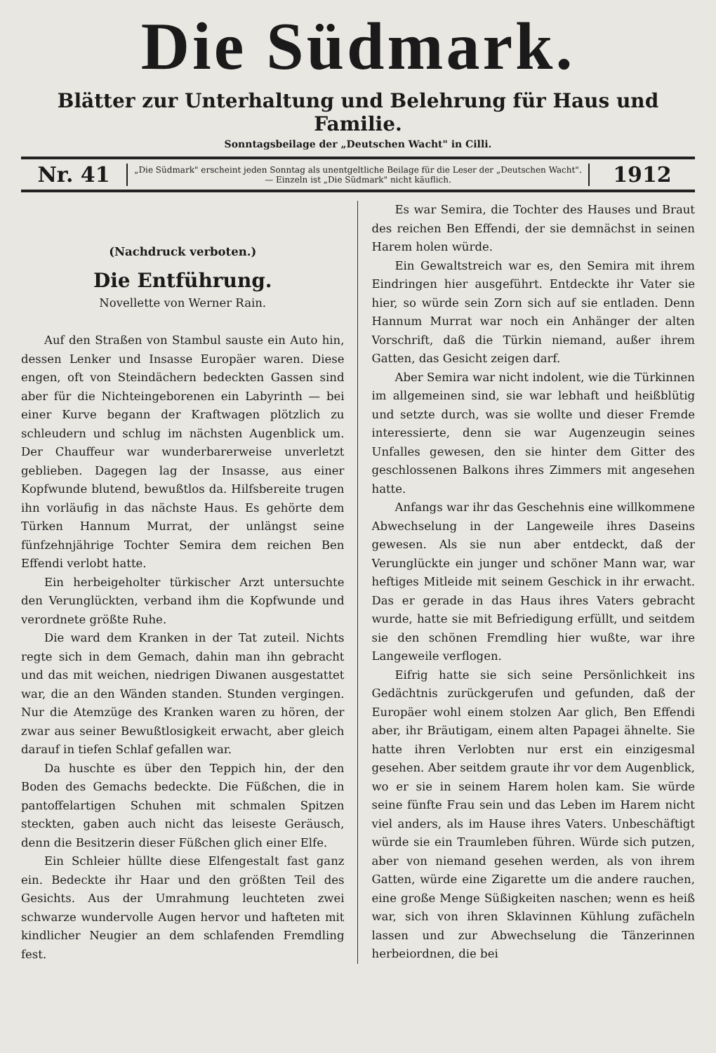Die Südmark.
Blätter zur Unterhaltung und Belehrung für Haus und Familie.
Sonntagsbeilage der „Deutschen Wacht" in Cilli.
Nr. 41
„Die Südmark" erscheint jeden Sonntag als unentgeltliche Beilage für die Leser der „Deutschen Wacht". — Einzeln ist „Die Südmark" nicht käuflich.
1912
(Nachdruck verboten.)
Die Entführung.
Novellette von Werner Rain.
Auf den Straßen von Stambul sauste ein Auto hin, dessen Lenker und Insasse Europäer waren. Diese engen, oft von Steindächern bedeckten Gassen sind aber für die Nichteingeborenen ein Labyrinth — bei einer Kurve begann der Kraftwagen plötzlich zu schleudern und schlug im nächsten Augenblick um. Der Chauffeur war wunderbarerweise unverletzt geblieben. Dagegen lag der Insasse, aus einer Kopfwunde blutend, bewußtlos da. Hilfsbereite trugen ihn vorläufig in das nächste Haus. Es gehörte dem Türken Hannum Murrat, der unlängst seine fünfzehnjährige Tochter Semira dem reichen Ben Effendi verlobt hatte.
Ein herbeigeholter türkischer Arzt untersuchte den Verunglückten, verband ihm die Kopfwunde und verordnete größte Ruhe.
Die ward dem Kranken in der Tat zuteil. Nichts regte sich in dem Gemach, dahin man ihn gebracht und das mit weichen, niedrigen Diwanen ausgestattet war, die an den Wänden standen. Stunden vergingen. Nur die Atemzüge des Kranken waren zu hören, der zwar aus seiner Bewußtlosigkeit erwacht, aber gleich darauf in tiefen Schlaf gefallen war.
Da huschte es über den Teppich hin, der den Boden des Gemachs bedeckte. Die Füßchen, die in pantoffelartigen Schuhen mit schmalen Spitzen steckten, gaben auch nicht das leiseste Geräusch, denn die Besitzerin dieser Füßchen glich einer Elfe.
Ein Schleier hüllte diese Elfengestalt fast ganz ein. Bedeckte ihr Haar und den größten Teil des Gesichts. Aus der Umrahmung leuchteten zwei schwarze wundervolle Augen hervor und hafteten mit kindlicher Neugier an dem schlafenden Fremdling fest.
Es war Semira, die Tochter des Hauses und Braut des reichen Ben Effendi, der sie demnächst in seinen Harem holen würde.
Ein Gewaltstreich war es, den Semira mit ihrem Eindringen hier ausgeführt. Entdeckte ihr Vater sie hier, so würde sein Zorn sich auf sie entladen. Denn Hannum Murrat war noch ein Anhänger der alten Vorschrift, daß die Türkin niemand, außer ihrem Gatten, das Gesicht zeigen darf.
Aber Semira war nicht indolent, wie die Türkinnen im allgemeinen sind, sie war lebhaft und heißblütig und setzte durch, was sie wollte und dieser Fremde interessierte, denn sie war Augenzeugin seines Unfalles gewesen, den sie hinter dem Gitter des geschlossenen Balkons ihres Zimmers mit angesehen hatte.
Anfangs war ihr das Geschehnis eine willkommene Abwechselung in der Langeweile ihres Daseins gewesen. Als sie nun aber entdeckt, daß der Verunglückte ein junger und schöner Mann war, war heftiges Mitleide mit seinem Geschick in ihr erwacht. Das er gerade in das Haus ihres Vaters gebracht wurde, hatte sie mit Befriedigung erfüllt, und seitdem sie den schönen Fremdling hier wußte, war ihre Langeweile verflogen.
Eifrig hatte sie sich seine Persönlichkeit ins Gedächtnis zurückgerufen und gefunden, daß der Europäer wohl einem stolzen Aar glich, Ben Effendi aber, ihr Bräutigam, einem alten Papagei ähnelte. Sie hatte ihren Verlobten nur erst ein einzigesmal gesehen. Aber seitdem graute ihr vor dem Augenblick, wo er sie in seinem Harem holen kam. Sie würde seine fünfte Frau sein und das Leben im Harem nicht viel anders, als im Hause ihres Vaters. Unbeschäftigt würde sie ein Traumleben führen. Würde sich putzen, aber von niemand gesehen werden, als von ihrem Gatten, würde eine Zigarette um die andere rauchen, eine große Menge Süßigkeiten naschen; wenn es heiß war, sich von ihren Sklavinnen Kühlung zufächeln lassen und zur Abwechselung die Tänzerinnen herbeiordnen, die bei